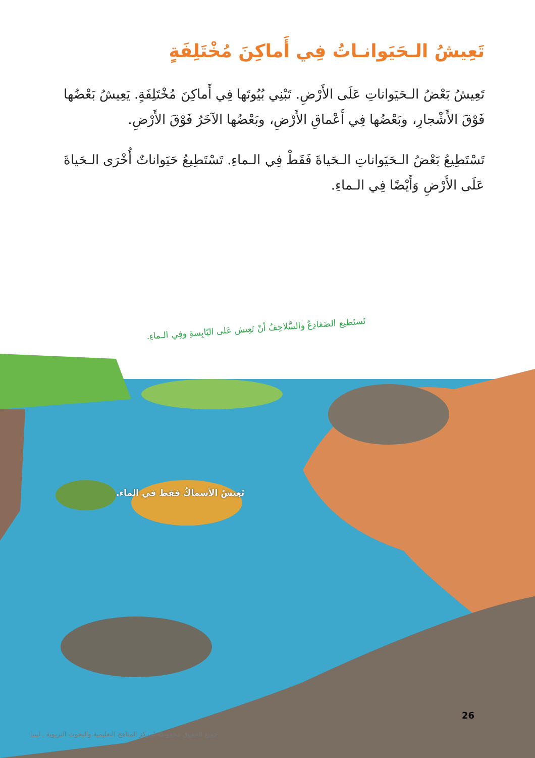تَعِيشُ الـحَيَوانـاتُ فِي أَماكِنَ مُخْتَلِفَةٍ
تَعِيشُ بَعْضُ الـحَيَواناتِ عَلَى الأَرْضِ. تَبْنِي بُيُوتَها فِي أَماكِنَ مُخْتَلِفَةٍ. يَعِيشُ بَعْضُها فَوْقَ الأَشْجارِ، وبَعْضُها فِي أَعْماقِ الأَرْضِ، وبَعْضُها الآخَرُ فَوْقَ الأَرْضِ.
تَسْتَطِيعُ بَعْضُ الـحَيَواناتِ الـحَياةَ فَقَطْ فِي الـماءِ. تَسْتَطِيعُ حَيَواناتٌ أُخْرَى الـحَياةَ عَلَى الأَرْضِ وَأَيْضًا فِي الـماءِ.
تَستَطيع الضَفادِعُ والسَّلاحِفُ أنْ تَعِيش عَلى اليّابِسةِ وفِي الـماءِ.
تَعِيشُ الأسماكُ فقط في الماء.
26
جميع الحقوق محفوظة لمركز المناهج التعليمية والبحوث التربوية ـ ليبيا